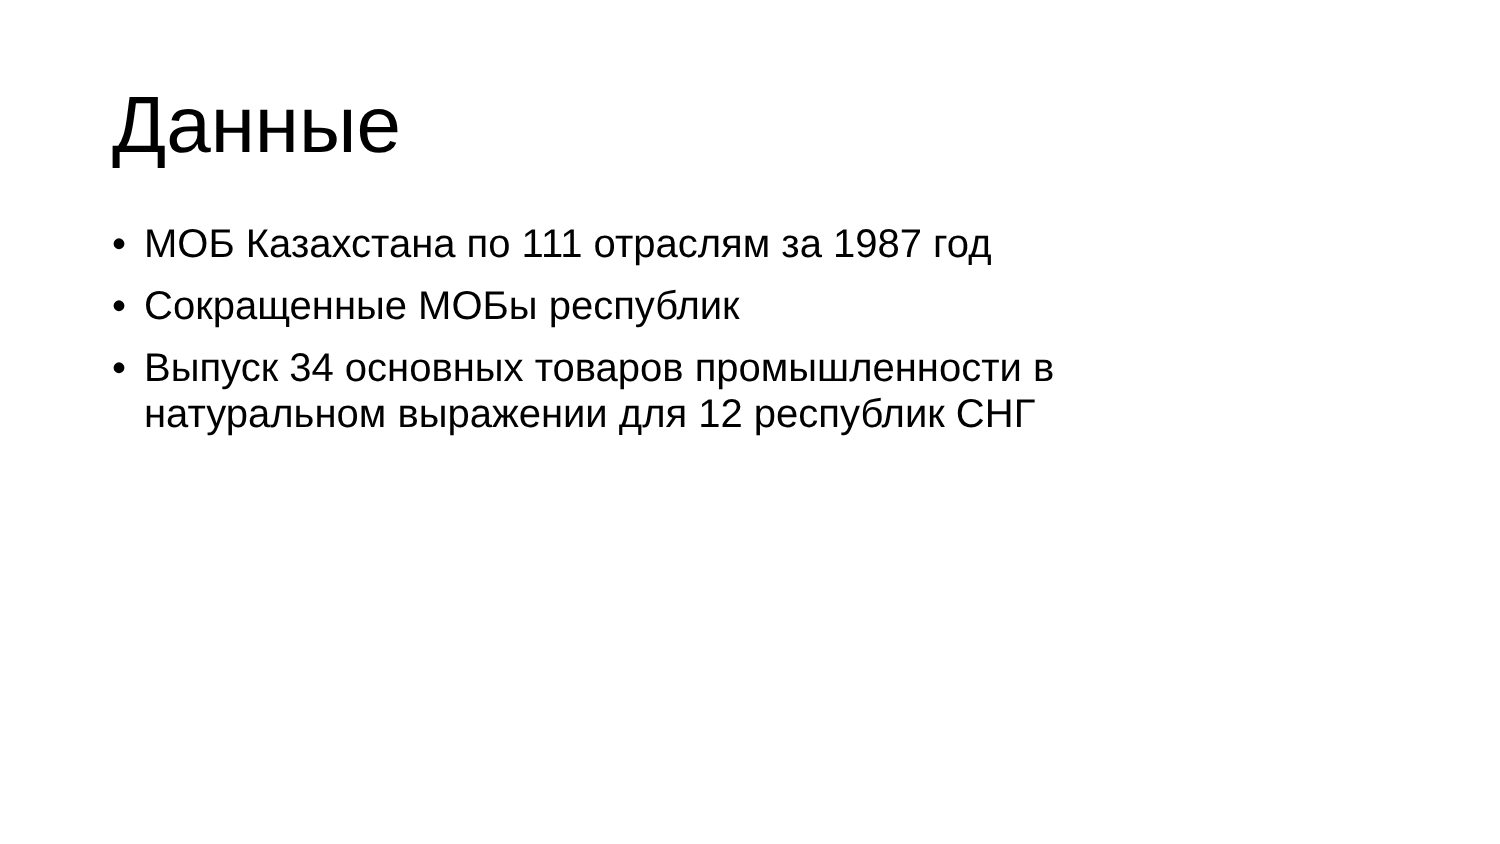Данные
• МОБ Казахстана по 111 отраслям за 1987 год
• Сокращенные МОБы республик
• Выпуск 34 основных товаров промышленности в натуральном выражении для 12 республик СНГ